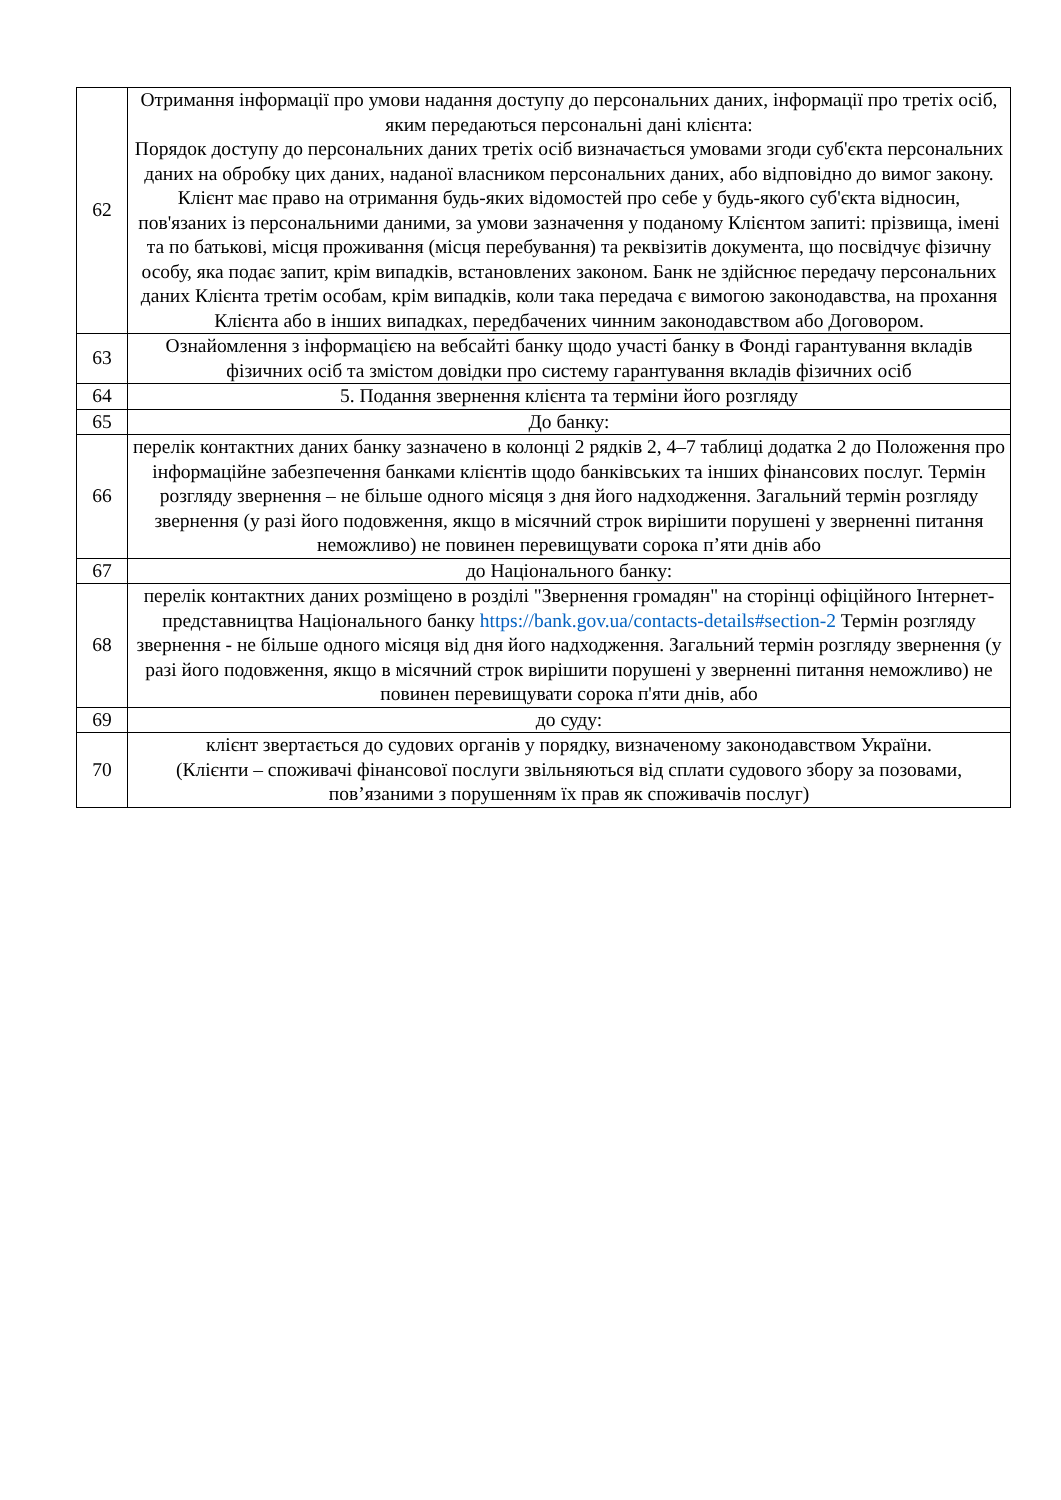| 62 | Отримання інформації про умови надання доступу до персональних даних, інформації про третіх осіб, яким передаються персональні дані клієнта: Порядок доступу до персональних даних третіх осіб визначається умовами згоди суб'єкта персональних даних на обробку цих даних, наданої власником персональних даних, або відповідно до вимог закону. Клієнт має право на отримання будь-яких відомостей про себе у будь-якого суб'єкта відносин, пов'язаних із персональними даними, за умови зазначення у поданому Клієнтом запиті: прізвища, імені та по батькові, місця проживання (місця перебування) та реквізитів документа, що посвідчує фізичну особу, яка подає запит, крім випадків, встановлених законом. Банк не здійснює передачу персональних даних Клієнта третім особам, крім випадків, коли така передача є вимогою законодавства, на прохання Клієнта або в інших випадках, передбачених чинним законодавством або Договором. |
| 63 | Ознайомлення з інформацією на вебсайті банку щодо участі банку в Фонді гарантування вкладів фізичних осіб та змістом довідки про систему гарантування вкладів фізичних осіб |
| 64 | 5. Подання звернення клієнта та терміни його розгляду |
| 65 | До банку: |
| 66 | перелік контактних даних банку зазначено в колонці 2 рядків 2, 4–7 таблиці додатка 2 до Положення про інформаційне забезпечення банками клієнтів щодо банківських та інших фінансових послуг. Термін розгляду звернення – не більше одного місяця з дня його надходження. Загальний термін розгляду звернення (у разі його подовження, якщо в місячний строк вирішити порушені у зверненні питання неможливо) не повинен перевищувати сорока п’яти днів або |
| 67 | до Національного банку: |
| 68 | перелік контактних даних розміщено в розділі "Звернення громадян" на сторінці офіційного Інтернет-представництва Національного банку https://bank.gov.ua/contacts-details#section-2 Термін розгляду звернення - не більше одного місяця від дня його надходження. Загальний термін розгляду звернення (у разі його подовження, якщо в місячний строк вирішити порушені у зверненні питання неможливо) не повинен перевищувати сорока п'яти днів, або |
| 69 | до суду: |
| 70 | клієнт звертається до судових органів у порядку, визначеному законодавством України. (Клієнти – споживачі фінансової послуги звільняються від сплати судового збору за позовами, пов’язаними з порушенням їх прав як споживачів послуг) |